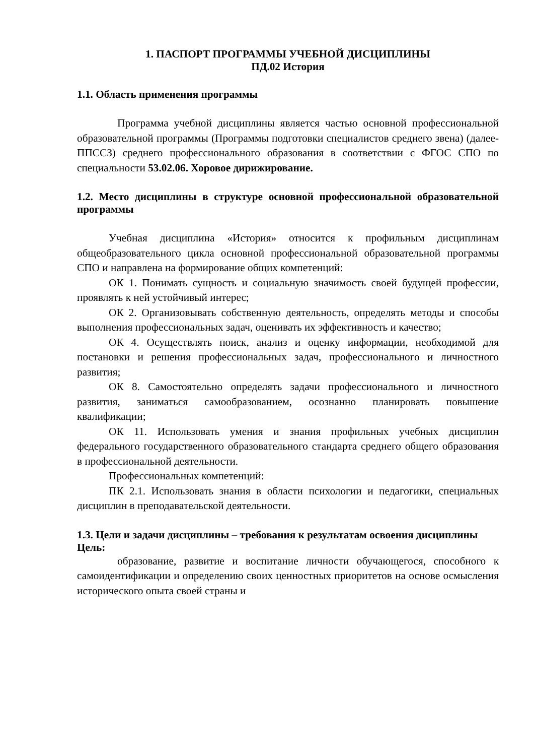1. ПАСПОРТ ПРОГРАММЫ УЧЕБНОЙ ДИСЦИПЛИНЫ
ПД.02 История
1.1. Область применения программы
Программа учебной дисциплины является частью основной профессиональной образовательной программы (Программы подготовки специалистов среднего звена) (далее-ППССЗ) среднего профессионального образования в соответствии с ФГОС СПО по специальности 53.02.06. Хоровое дирижирование.
1.2. Место дисциплины в структуре основной профессиональной образовательной программы
Учебная дисциплина «История» относится к профильным дисциплинам общеобразовательного цикла основной профессиональной образовательной программы СПО и направлена на формирование общих компетенций:
ОК 1. Понимать сущность и социальную значимость своей будущей профессии, проявлять к ней устойчивый интерес;
ОК 2. Организовывать собственную деятельность, определять методы и способы выполнения профессиональных задач, оценивать их эффективность и качество;
ОК 4. Осуществлять поиск, анализ и оценку информации, необходимой для постановки и решения профессиональных задач, профессионального и личностного развития;
ОК 8. Самостоятельно определять задачи профессионального и личностного развития, заниматься самообразованием, осознанно планировать повышение квалификации;
ОК 11. Использовать умения и знания профильных учебных дисциплин федерального государственного образовательного стандарта среднего общего образования в профессиональной деятельности.
Профессиональных компетенций:
ПК 2.1. Использовать знания в области психологии и педагогики, специальных дисциплин в преподавательской деятельности.
1.3. Цели и задачи дисциплины – требования к результатам освоения дисциплины
Цель:
образование, развитие и воспитание личности обучающегося, способного к самоидентификации и определению своих ценностных приоритетов на основе осмысления исторического опыта своей страны и